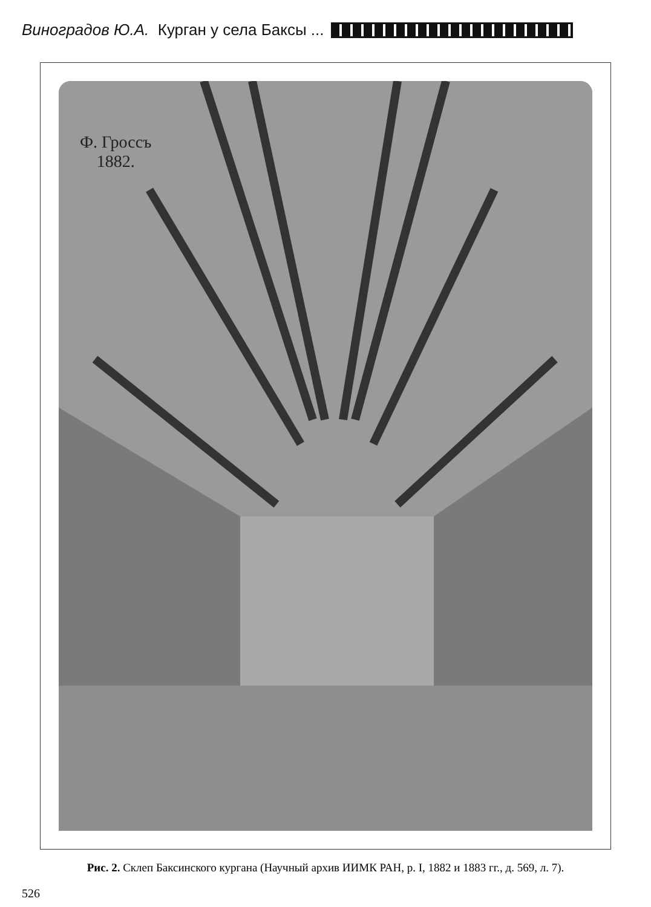Виноградов Ю.А. Курган у села Баксы ...
Ф. Гроссъ
1882.
Рис. 2. Склеп Баксинского кургана (Научный архив ИИМК РАН, р. I, 1882 и 1883 гг., д. 569, л. 7).
526